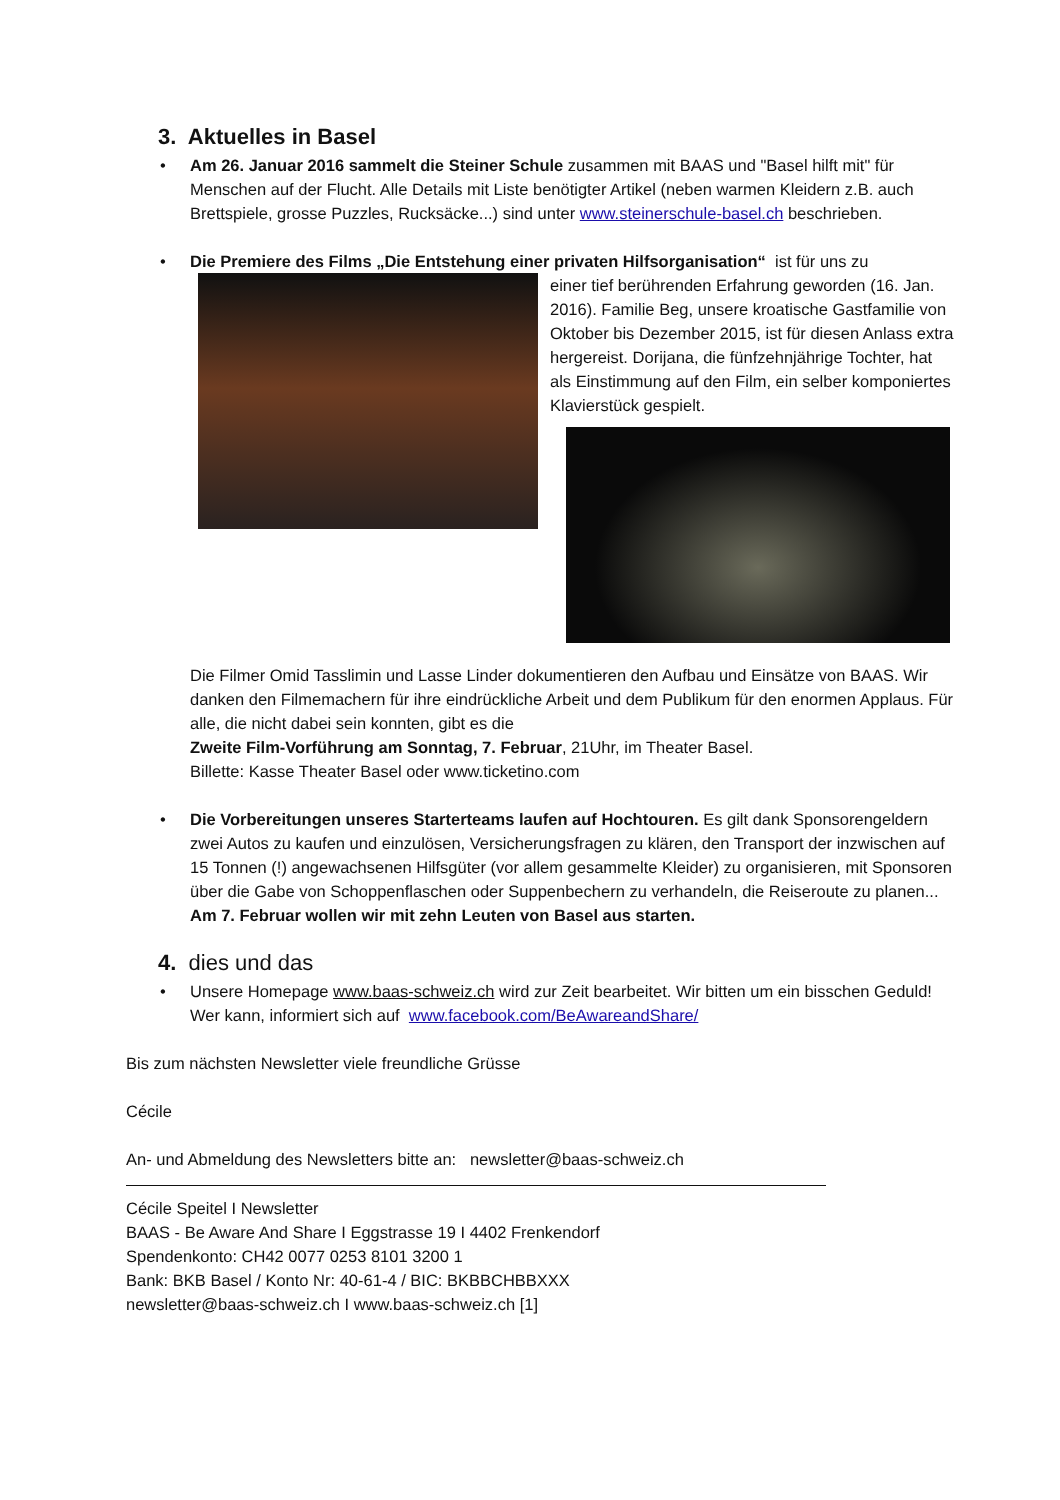3. Aktuelles in Basel
• Am 26. Januar 2016 sammelt die Steiner Schule zusammen mit BAAS und "Basel hilft mit" für Menschen auf der Flucht. Alle Details mit Liste benötigter Artikel (neben warmen Kleidern z.B. auch Brettspiele, grosse Puzzles, Rucksäcke...) sind unter www.steinerschule-basel.ch beschrieben.
• Die Premiere des Films „Die Entstehung einer privaten Hilfsorganisation“ ist für uns zu
einer tief berührenden Erfahrung geworden (16. Jan. 2016). Familie Beg, unsere kroatische Gastfamilie von Oktober bis Dezember 2015, ist für diesen Anlass extra hergereist. Dorijana, die fünfzehnjährige Tochter, hat als Einstimmung auf den Film, ein selber komponiertes Klavierstück gespielt.
Die Filmer Omid Tasslimin und Lasse Linder dokumentieren den Aufbau und Einsätze von BAAS. Wir danken den Filmemachern für ihre eindrückliche Arbeit und dem Publikum für den enormen Applaus. Für alle, die nicht dabei sein konnten, gibt es die
Zweite Film-Vorführung am Sonntag, 7. Februar, 21Uhr, im Theater Basel.
Billette: Kasse Theater Basel oder www.ticketino.com
• Die Vorbereitungen unseres Starterteams laufen auf Hochtouren. Es gilt dank Sponsorengeldern zwei Autos zu kaufen und einzulösen, Versicherungsfragen zu klären, den Transport der inzwischen auf 15 Tonnen (!) angewachsenen Hilfsgüter (vor allem gesammelte Kleider) zu organisieren, mit Sponsoren über die Gabe von Schoppenflaschen oder Suppenbechern zu verhandeln, die Reiseroute zu planen...
Am 7. Februar wollen wir mit zehn Leuten von Basel aus starten.
4. dies und das
• Unsere Homepage www.baas-schweiz.ch wird zur Zeit bearbeitet. Wir bitten um ein bisschen Geduld! Wer kann, informiert sich auf www.facebook.com/BeAwareandShare/
Bis zum nächsten Newsletter viele freundliche Grüsse
Cécile
An- und Abmeldung des Newsletters bitte an: newsletter@baas-schweiz.ch
Cécile Speitel I Newsletter
BAAS - Be Aware And Share I Eggstrasse 19 I 4402 Frenkendorf
Spendenkonto: CH42 0077 0253 8101 3200 1
Bank: BKB Basel / Konto Nr: 40-61-4 / BIC: BKBBCHBBXXX
newsletter@baas-schweiz.ch I www.baas-schweiz.ch [1]